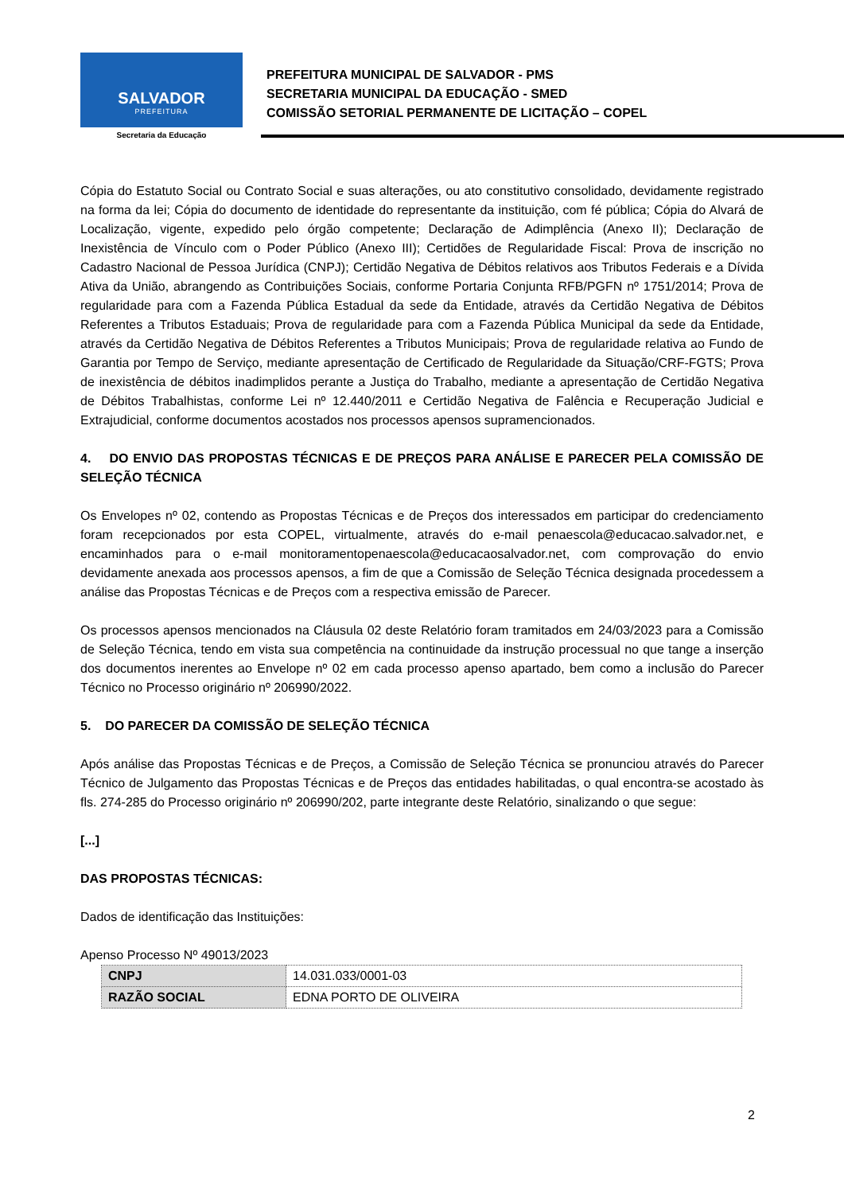SALVADOR
PREFEITURA
Secretaria da Educação
PREFEITURA MUNICIPAL DE SALVADOR - PMS
SECRETARIA MUNICIPAL DA EDUCAÇÃO - SMED
COMISSÃO SETORIAL PERMANENTE DE LICITAÇÃO – COPEL
Cópia do Estatuto Social ou Contrato Social e suas alterações, ou ato constitutivo consolidado, devidamente registrado na forma da lei; Cópia do documento de identidade do representante da instituição, com fé pública; Cópia do Alvará de Localização, vigente, expedido pelo órgão competente; Declaração de Adimplência (Anexo II); Declaração de Inexistência de Vínculo com o Poder Público (Anexo III); Certidões de Regularidade Fiscal: Prova de inscrição no Cadastro Nacional de Pessoa Jurídica (CNPJ); Certidão Negativa de Débitos relativos aos Tributos Federais e a Dívida Ativa da União, abrangendo as Contribuições Sociais, conforme Portaria Conjunta RFB/PGFN nº 1751/2014; Prova de regularidade para com a Fazenda Pública Estadual da sede da Entidade, através da Certidão Negativa de Débitos Referentes a Tributos Estaduais; Prova de regularidade para com a Fazenda Pública Municipal da sede da Entidade, através da Certidão Negativa de Débitos Referentes a Tributos Municipais; Prova de regularidade relativa ao Fundo de Garantia por Tempo de Serviço, mediante apresentação de Certificado de Regularidade da Situação/CRF-FGTS; Prova de inexistência de débitos inadimplidos perante a Justiça do Trabalho, mediante a apresentação de Certidão Negativa de Débitos Trabalhistas, conforme Lei nº 12.440/2011 e Certidão Negativa de Falência e Recuperação Judicial e Extrajudicial, conforme documentos acostados nos processos apensos supramencionados.
4. DO ENVIO DAS PROPOSTAS TÉCNICAS E DE PREÇOS PARA ANÁLISE E PARECER PELA COMISSÃO DE SELEÇÃO TÉCNICA
Os Envelopes nº 02, contendo as Propostas Técnicas e de Preços dos interessados em participar do credenciamento foram recepcionados por esta COPEL, virtualmente, através do e-mail penaescola@educacao.salvador.net, e encaminhados para o e-mail monitoramentopenaescola@educacaosalvador.net, com comprovação do envio devidamente anexada aos processos apensos, a fim de que a Comissão de Seleção Técnica designada procedessem a análise das Propostas Técnicas e de Preços com a respectiva emissão de Parecer.
Os processos apensos mencionados na Cláusula 02 deste Relatório foram tramitados em 24/03/2023 para a Comissão de Seleção Técnica, tendo em vista sua competência na continuidade da instrução processual no que tange a inserção dos documentos inerentes ao Envelope nº 02 em cada processo apenso apartado, bem como a inclusão do Parecer Técnico no Processo originário nº 206990/2022.
5. DO PARECER DA COMISSÃO DE SELEÇÃO TÉCNICA
Após análise das Propostas Técnicas e de Preços, a Comissão de Seleção Técnica se pronunciou através do Parecer Técnico de Julgamento das Propostas Técnicas e de Preços das entidades habilitadas, o qual encontra-se acostado às fls. 274-285 do Processo originário nº 206990/202, parte integrante deste Relatório, sinalizando o que segue:
[...]
DAS PROPOSTAS TÉCNICAS:
Dados de identificação das Instituições:
Apenso Processo Nº 49013/2023
| CNPJ | 14.031.033/0001-03 |
| RAZÃO SOCIAL | EDNA PORTO DE OLIVEIRA |
2